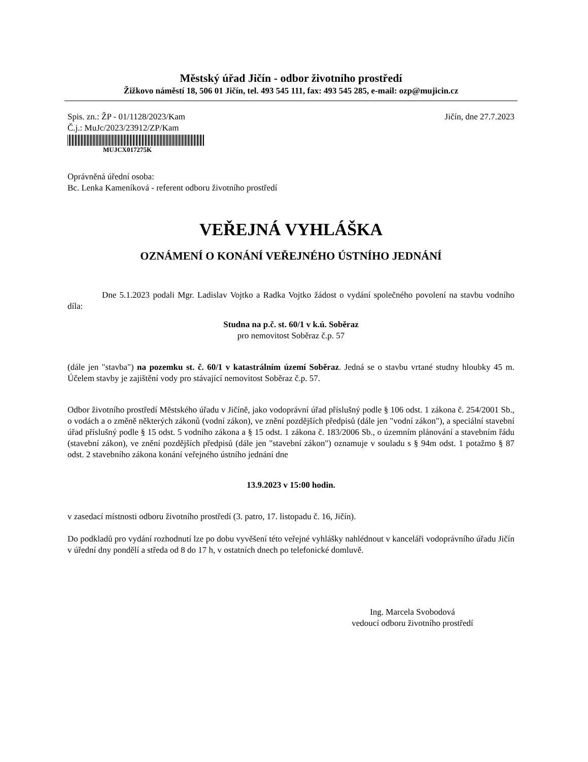Městský úřad Jičín - odbor životního prostředí
Žižkovo náměstí 18, 506 01 Jičín, tel. 493 545 111, fax: 493 545 285, e-mail: ozp@mujicin.cz
Spis. zn.: ŽP - 01/1128/2023/Kam
Č.j.: MuJc/2023/23912/ZP/Kam
MUJCX017275K
Jičín, dne 27.7.2023
Oprávněná úřední osoba:
Bc. Lenka Kameníková - referent odboru životního prostředí
VEŘEJNÁ VYHLÁŠKA
OZNÁMENÍ O KONÁNÍ VEŘEJNÉHO ÚSTNÍHO JEDNÁNÍ
Dne 5.1.2023 podali Mgr. Ladislav Vojtko a Radka Vojtko žádost o vydání společného povolení na stavbu vodního díla:
Studna na p.č. st. 60/1 v k.ú. Soběraz
pro nemovitost Soběraz č.p. 57
(dále jen "stavba") na pozemku st. č. 60/1 v katastrálním území Soběraz. Jedná se o stavbu vrtané studny hloubky 45 m. Účelem stavby je zajištění vody pro stávající nemovitost Soběraz č.p. 57.
Odbor životního prostředí Městského úřadu v Jičíně, jako vodoprávní úřad příslušný podle § 106 odst. 1 zákona č. 254/2001 Sb., o vodách a o změně některých zákonů (vodní zákon), ve znění pozdějších předpisů (dále jen "vodní zákon"), a speciální stavební úřad příslušný podle § 15 odst. 5 vodního zákona a § 15 odst. 1 zákona č. 183/2006 Sb., o územním plánování a stavebním řádu (stavební zákon), ve znění pozdějších předpisů (dále jen "stavební zákon") oznamuje v souladu s § 94m odst. 1 potažmo § 87 odst. 2 stavebního zákona konání veřejného ústního jednání dne
13.9.2023 v 15:00 hodin.
v zasedací místnosti odboru životního prostředí (3. patro, 17. listopadu č. 16, Jičín).
Do podkladů pro vydání rozhodnutí lze po dobu vyvěšení této veřejné vyhlášky nahlédnout v kanceláři vodoprávního úřadu Jičín v úřední dny pondělí a středa od 8 do 17 h, v ostatních dnech po telefonické domluvě.
Ing. Marcela Svobodová
vedoucí odboru životního prostředí